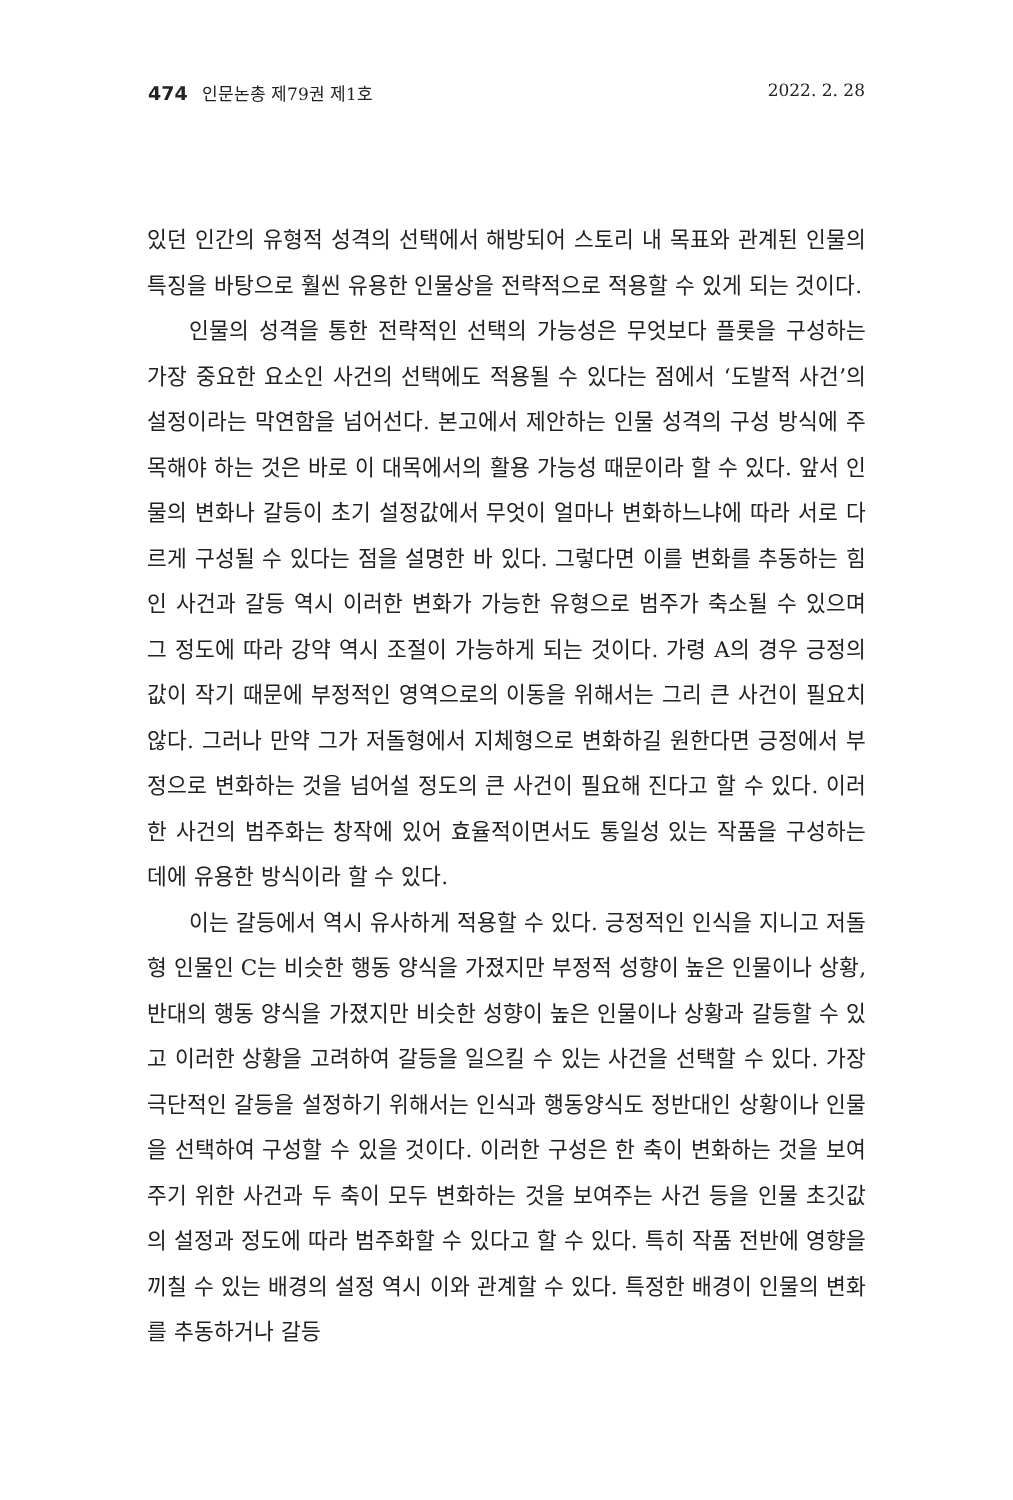474 인문논총 제79권 제1호 2022. 2. 28
있던 인간의 유형적 성격의 선택에서 해방되어 스토리 내 목표와 관계된 인물의 특징을 바탕으로 훨씬 유용한 인물상을 전략적으로 적용할 수 있게 되는 것이다.
인물의 성격을 통한 전략적인 선택의 가능성은 무엇보다 플롯을 구성하는 가장 중요한 요소인 사건의 선택에도 적용될 수 있다는 점에서 ‘도발적 사건’의 설정이라는 막연함을 넘어선다. 본고에서 제안하는 인물 성격의 구성 방식에 주목해야 하는 것은 바로 이 대목에서의 활용 가능성 때문이라 할 수 있다. 앞서 인물의 변화나 갈등이 초기 설정값에서 무엇이 얼마나 변화하느냐에 따라 서로 다르게 구성될 수 있다는 점을 설명한 바 있다. 그렇다면 이를 변화를 추동하는 힘인 사건과 갈등 역시 이러한 변화가 가능한 유형으로 범주가 축소될 수 있으며 그 정도에 따라 강약 역시 조절이 가능하게 되는 것이다. 가령 A의 경우 긍정의 값이 작기 때문에 부정적인 영역으로의 이동을 위해서는 그리 큰 사건이 필요치 않다. 그러나 만약 그가 저돌형에서 지체형으로 변화하길 원한다면 긍정에서 부정으로 변화하는 것을 넘어설 정도의 큰 사건이 필요해 진다고 할 수 있다. 이러한 사건의 범주화는 창작에 있어 효율적이면서도 통일성 있는 작품을 구성하는 데에 유용한 방식이라 할 수 있다.
이는 갈등에서 역시 유사하게 적용할 수 있다. 긍정적인 인식을 지니고 저돌형 인물인 C는 비슷한 행동 양식을 가졌지만 부정적 성향이 높은 인물이나 상황, 반대의 행동 양식을 가졌지만 비슷한 성향이 높은 인물이나 상황과 갈등할 수 있고 이러한 상황을 고려하여 갈등을 일으킬 수 있는 사건을 선택할 수 있다. 가장 극단적인 갈등을 설정하기 위해서는 인식과 행동양식도 정반대인 상황이나 인물을 선택하여 구성할 수 있을 것이다. 이러한 구성은 한 축이 변화하는 것을 보여주기 위한 사건과 두 축이 모두 변화하는 것을 보여주는 사건 등을 인물 초깃값의 설정과 정도에 따라 범주화할 수 있다고 할 수 있다. 특히 작품 전반에 영향을 끼칠 수 있는 배경의 설정 역시 이와 관계할 수 있다. 특정한 배경이 인물의 변화를 추동하거나 갈등